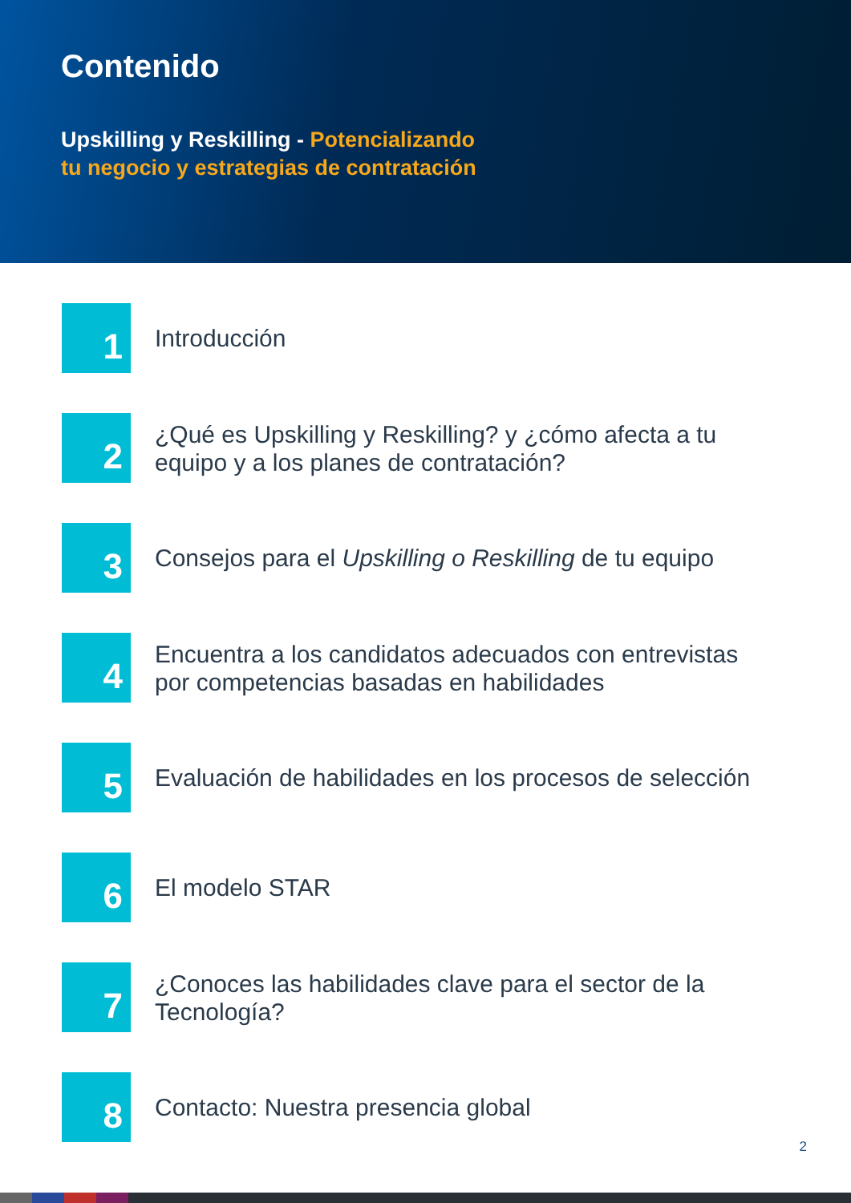Contenido
Upskilling y Reskilling - Potencializando
tu negocio y estrategias de contratación
1
Introducción
2
¿Qué es Upskilling y Reskilling? y ¿cómo afecta a tu
equipo y a los planes de contratación?
3
Consejos para el Upskilling o Reskilling de tu equipo
4
Encuentra a los candidatos adecuados con entrevistas
por competencias basadas en habilidades
5
Evaluación de habilidades en los procesos de selección
6
El modelo STAR
7
¿Conoces las habilidades clave para el sector de la
Tecnología?
8
Contacto: Nuestra presencia global
2